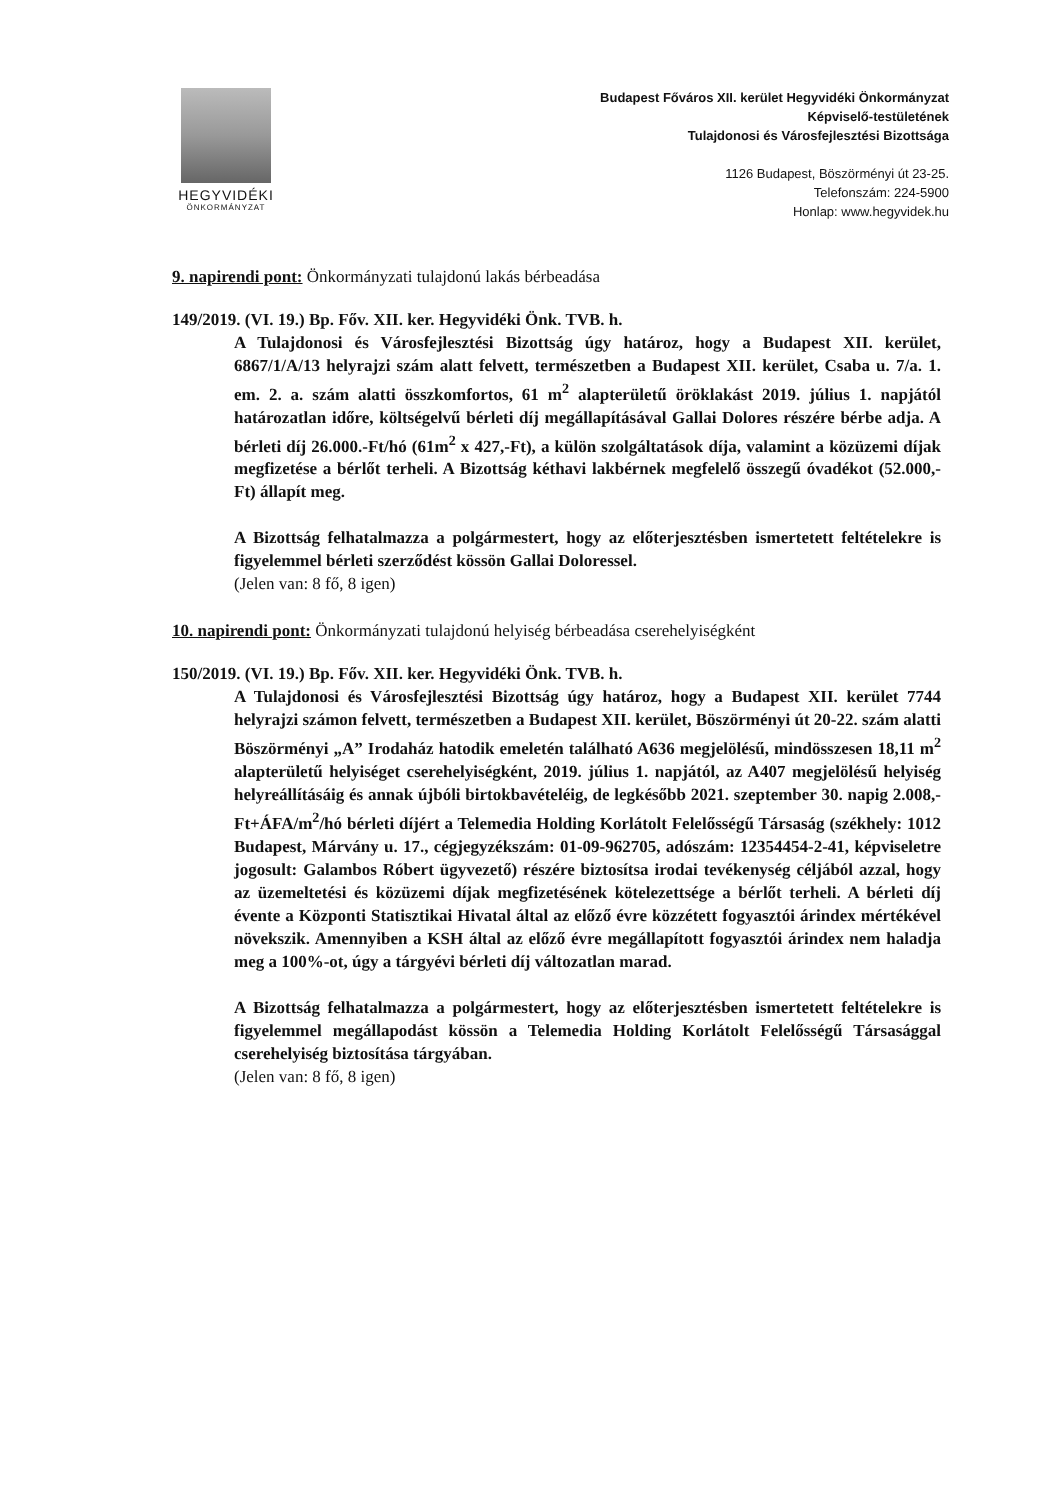HEGYVIDÉKI
ÖNKORMÁNYZAT
Budapest Főváros XII. kerület Hegyvidéki Önkormányzat
Képviselő-testületének
Tulajdonosi és Városfejlesztési Bizottsága
1126 Budapest, Böszörményi út 23-25.
Telefonszám: 224-5900
Honlap: www.hegyvidek.hu
9. napirendi pont: Önkormányzati tulajdonú lakás bérbeadása
149/2019. (VI. 19.) Bp. Főv. XII. ker. Hegyvidéki Önk. TVB. h.
A Tulajdonosi és Városfejlesztési Bizottság úgy határoz, hogy a Budapest XII. kerület, 6867/1/A/13 helyrajzi szám alatt felvett, természetben a Budapest XII. kerület, Csaba u. 7/a. 1. em. 2. a. szám alatti összkomfortos, 61 m<sup>2</sup> alapterületű öröklakást 2019. július 1. napjától határozatlan időre, költségelvű bérleti díj megállapításával Gallai Dolores részére bérbe adja. A bérleti díj 26.000.-Ft/hó (61m<sup>2</sup> x 427,-Ft), a külön szolgáltatások díja, valamint a közüzemi díjak megfizetése a bérlőt terheli. A Bizottság kéthavi lakbérnek megfelelő összegű óvadékot (52.000,-Ft) állapít meg.
A Bizottság felhatalmazza a polgármestert, hogy az előterjesztésben ismertetett feltételekre is figyelemmel bérleti szerződést kössön Gallai Doloressel.
(Jelen van: 8 fő, 8 igen)
10. napirendi pont: Önkormányzati tulajdonú helyiség bérbeadása cserehelyiségként
150/2019. (VI. 19.) Bp. Főv. XII. ker. Hegyvidéki Önk. TVB. h.
A Tulajdonosi és Városfejlesztési Bizottság úgy határoz, hogy a Budapest XII. kerület 7744 helyrajzi számon felvett, természetben a Budapest XII. kerület, Böszörményi út 20-22. szám alatti Böszörményi „A” Irodaház hatodik emeletén található A636 megjelölésű, mindösszesen 18,11 m<sup>2</sup> alapterületű helyiséget cserehelyiségként, 2019. július 1. napjától, az A407 megjelölésű helyiség helyreállításáig és annak újbóli birtokbavételéig, de legkésőbb 2021. szeptember 30. napig 2.008,- Ft+ÁFA/m<sup>2</sup>/hó bérleti díjért a Telemedia Holding Korlátolt Felelősségű Társaság (székhely: 1012 Budapest, Márvány u. 17., cégjegyzékszám: 01-09-962705, adószám: 12354454-2-41, képviseletre jogosult: Galambos Róbert ügyvezető) részére biztosítsa irodai tevékenység céljából azzal, hogy az üzemeltetési és közüzemi díjak megfizetésének kötelezettsége a bérlőt terheli. A bérleti díj évente a Központi Statisztikai Hivatal által az előző évre közzétett fogyasztói árindex mértékével növekszik. Amennyiben a KSH által az előző évre megállapított fogyasztói árindex nem haladja meg a 100%-ot, úgy a tárgyévi bérleti díj változatlan marad.
A Bizottság felhatalmazza a polgármestert, hogy az előterjesztésben ismertetett feltételekre is figyelemmel megállapodást kössön a Telemedia Holding Korlátolt Felelősségű Társasággal cserehelyiség biztosítása tárgyában.
(Jelen van: 8 fő, 8 igen)